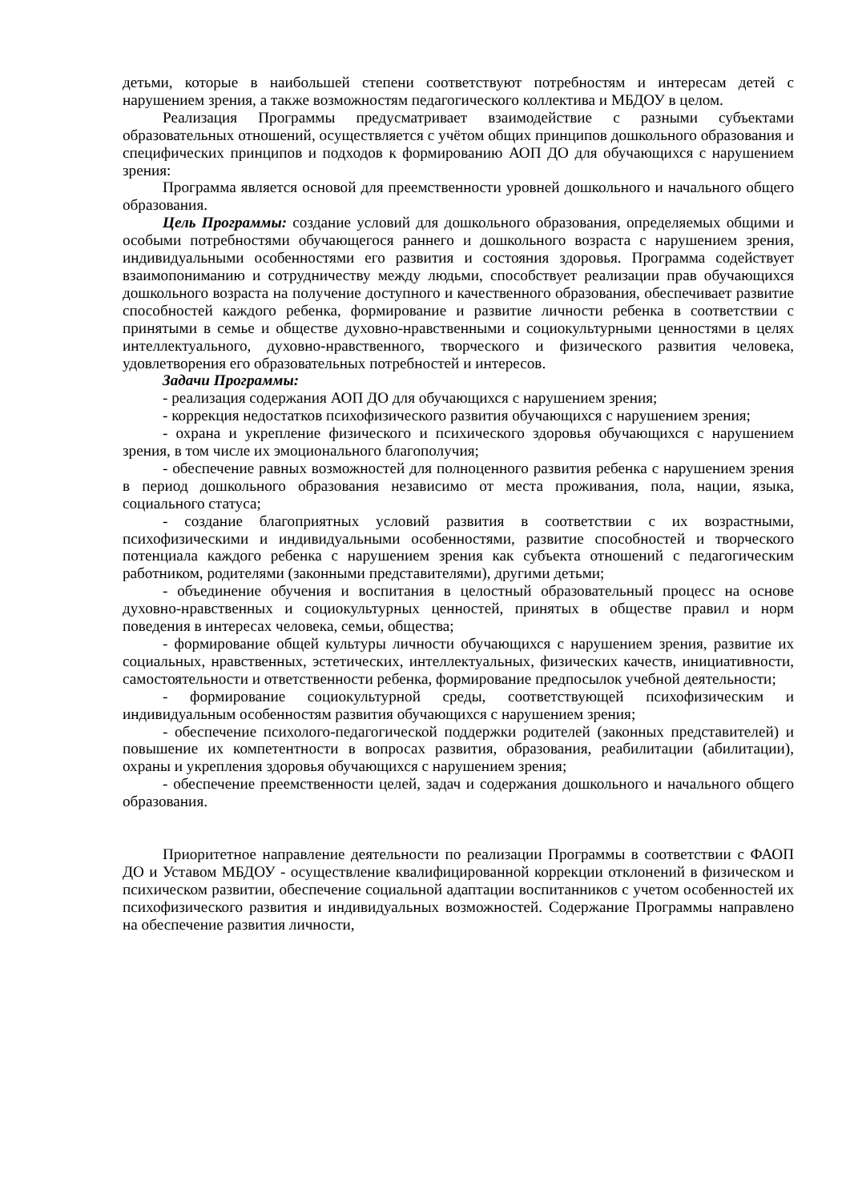детьми, которые в наибольшей степени соответствуют потребностям и интересам детей с нарушением зрения, а также возможностям педагогического коллектива и МБДОУ в целом.
Реализация Программы предусматривает взаимодействие с разными субъектами образовательных отношений, осуществляется с учётом общих принципов дошкольного образования и специфических принципов и подходов к формированию АОП ДО для обучающихся с нарушением зрения:
Программа является основой для преемственности уровней дошкольного и начального общего образования.
Цель Программы: создание условий для дошкольного образования, определяемых общими и особыми потребностями обучающегося раннего и дошкольного возраста с нарушением зрения, индивидуальными особенностями его развития и состояния здоровья. Программа содействует взаимопониманию и сотрудничеству между людьми, способствует реализации прав обучающихся дошкольного возраста на получение доступного и качественного образования, обеспечивает развитие способностей каждого ребенка, формирование и развитие личности ребенка в соответствии с принятыми в семье и обществе духовно-нравственными и социокультурными ценностями в целях интеллектуального, духовно-нравственного, творческого и физического развития человека, удовлетворения его образовательных потребностей и интересов.
Задачи Программы:
- реализация содержания АОП ДО для обучающихся с нарушением зрения;
- коррекция недостатков психофизического развития обучающихся с нарушением зрения;
- охрана и укрепление физического и психического здоровья обучающихся с нарушением зрения, в том числе их эмоционального благополучия;
- обеспечение равных возможностей для полноценного развития ребенка с нарушением зрения в период дошкольного образования независимо от места проживания, пола, нации, языка, социального статуса;
- создание благоприятных условий развития в соответствии с их возрастными, психофизическими и индивидуальными особенностями, развитие способностей и творческого потенциала каждого ребенка с нарушением зрения как субъекта отношений с педагогическим работником, родителями (законными представителями), другими детьми;
- объединение обучения и воспитания в целостный образовательный процесс на основе духовно-нравственных и социокультурных ценностей, принятых в обществе правил и норм поведения в интересах человека, семьи, общества;
- формирование общей культуры личности обучающихся с нарушением зрения, развитие их социальных, нравственных, эстетических, интеллектуальных, физических качеств, инициативности, самостоятельности и ответственности ребенка, формирование предпосылок учебной деятельности;
- формирование социокультурной среды, соответствующей психофизическим и индивидуальным особенностям развития обучающихся с нарушением зрения;
- обеспечение психолого-педагогической поддержки родителей (законных представителей) и повышение их компетентности в вопросах развития, образования, реабилитации (абилитации), охраны и укрепления здоровья обучающихся с нарушением зрения;
- обеспечение преемственности целей, задач и содержания дошкольного и начального общего образования.
Приоритетное направление деятельности по реализации Программы в соответствии с ФАОП ДО и Уставом МБДОУ - осуществление квалифицированной коррекции отклонений в физическом и психическом развитии, обеспечение социальной адаптации воспитанников с учетом особенностей их психофизического развития и индивидуальных возможностей. Содержание Программы направлено на обеспечение развития личности,